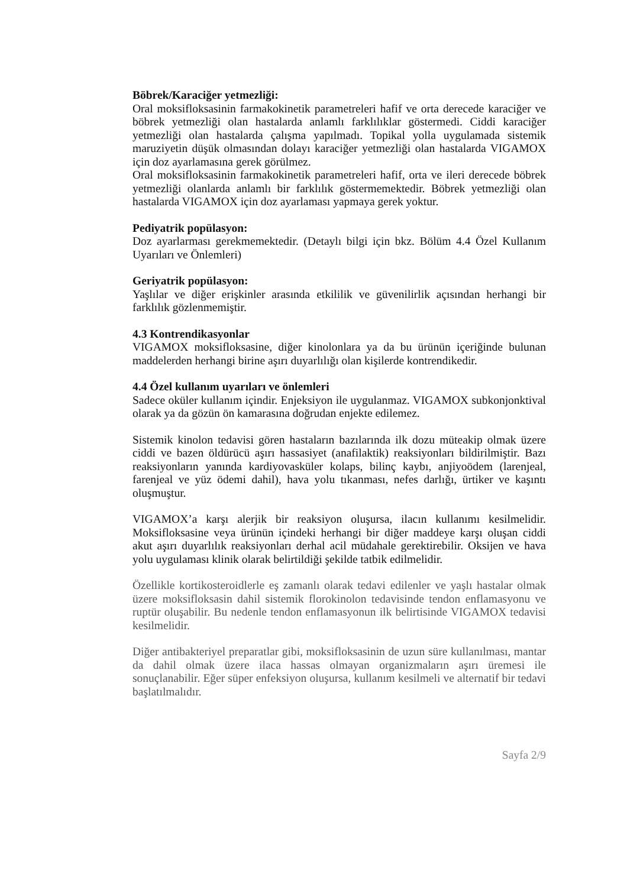Böbrek/Karaciğer yetmezliği:
Oral moksifloksasinin farmakokinetik parametreleri hafif ve orta derecede karaciğer ve böbrek yetmezliği olan hastalarda anlamlı farklılıklar göstermedi. Ciddi karaciğer yetmezliği olan hastalarda çalışma yapılmadı. Topikal yolla uygulamada sistemik maruziyetin düşük olmasından dolayı karaciğer yetmezliği olan hastalarda VIGAMOX için doz ayarlamasına gerek görülmez.
Oral moksifloksasinin farmakokinetik parametreleri hafif, orta ve ileri derecede böbrek yetmezliği olanlarda anlamlı bir farklılık göstermemektedir. Böbrek yetmezliği olan hastalarda VIGAMOX için doz ayarlaması yapmaya gerek yoktur.
Pediyatrik popülasyon:
Doz ayarlarması gerekmemektedir. (Detaylı bilgi için bkz. Bölüm 4.4 Özel Kullanım Uyarıları ve Önlemleri)
Geriyatrik popülasyon:
Yaşlılar ve diğer erişkinler arasında etkililik ve güvenilirlik açısından herhangi bir farklılık gözlenmemiştir.
4.3 Kontrendikasyonlar
VIGAMOX moksifloksasine, diğer kinolonlara ya da bu ürünün içeriğinde bulunan maddelerden herhangi birine aşırı duyarlılığı olan kişilerde kontrendikedir.
4.4 Özel kullanım uyarıları ve önlemleri
Sadece oküler kullanım içindir. Enjeksiyon ile uygulanmaz. VIGAMOX subkonjonktival olarak ya da gözün ön kamarasına doğrudan enjekte edilemez.
Sistemik kinolon tedavisi gören hastaların bazılarında ilk dozu müteakip olmak üzere ciddi ve bazen öldürücü aşırı hassasiyet (anafilaktik) reaksiyonları bildirilmiştir. Bazı reaksiyonların yanında kardiyovasküler kolaps, bilinç kaybı, anjiyoödem (larenjeal, farenjeal ve yüz ödemi dahil), hava yolu tıkanması, nefes darlığı, ürtiker ve kaşıntı oluşmuştur.
VIGAMOX’a karşı alerjik bir reaksiyon oluşursa, ilacın kullanımı kesilmelidir. Moksifloksasine veya ürünün içindeki herhangi bir diğer maddeye karşı oluşan ciddi akut aşırı duyarlılık reaksiyonları derhal acil müdahale gerektirebilir. Oksijen ve hava yolu uygulaması klinik olarak belirtildiği şekilde tatbik edilmelidir.
Özellikle kortikosteroidlerle eş zamanlı olarak tedavi edilenler ve yaşlı hastalar olmak üzere moksifloksasin dahil sistemik florokinolon tedavisinde tendon enflamasyonu ve ruptür oluşabilir. Bu nedenle tendon enflamasyonun ilk belirtisinde VIGAMOX tedavisi kesilmelidir.
Diğer antibakteriyel preparatlar gibi, moksifloksasinin de uzun süre kullanılması, mantar da dahil olmak üzere ilaca hassas olmayan organizmaların aşırı üremesi ile sonuçlanabilir. Eğer süper enfeksiyon oluşursa, kullanım kesilmeli ve alternatif bir tedavi başlatılmalıdır.
Sayfa 2/9